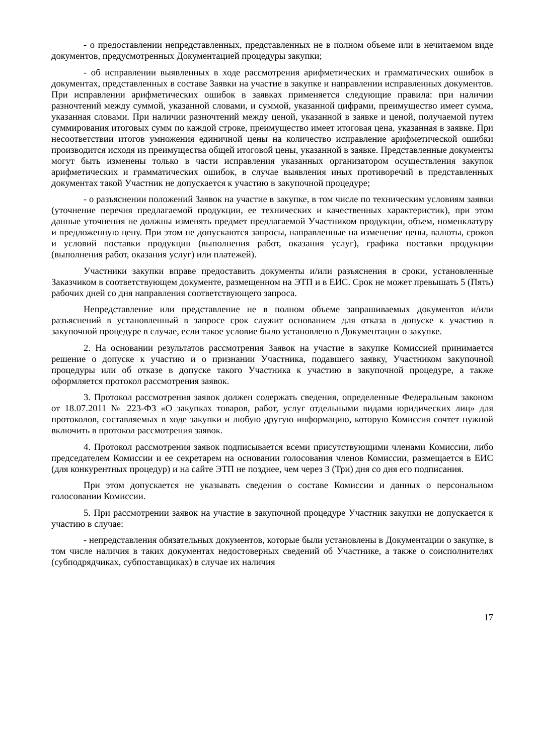- о предоставлении непредставленных, представленных не в полном объеме или в нечитаемом виде документов, предусмотренных Документацией процедуры закупки;
- об исправлении выявленных в ходе рассмотрения арифметических и грамматических ошибок в документах, представленных в составе Заявки на участие в закупке и направлении исправленных документов. При исправлении арифметических ошибок в заявках применяется следующие правила: при наличии разночтений между суммой, указанной словами, и суммой, указанной цифрами, преимущество имеет сумма, указанная словами. При наличии разночтений между ценой, указанной в заявке и ценой, получаемой путем суммирования итоговых сумм по каждой строке, преимущество имеет итоговая цена, указанная в заявке. При несоответствии итогов умножения единичной цены на количество исправление арифметической ошибки производится исходя из преимущества общей итоговой цены, указанной в заявке. Представленные документы могут быть изменены только в части исправления указанных организатором осуществления закупок арифметических и грамматических ошибок, в случае выявления иных противоречий в представленных документах такой Участник не допускается к участию в закупочной процедуре;
- о разъяснении положений Заявок на участие в закупке, в том числе по техническим условиям заявки (уточнение перечня предлагаемой продукции, ее технических и качественных характеристик), при этом данные уточнения не должны изменять предмет предлагаемой Участником продукции, объем, номенклатуру и предложенную цену. При этом не допускаются запросы, направленные на изменение цены, валюты, сроков и условий поставки продукции (выполнения работ, оказания услуг), графика поставки продукции (выполнения работ, оказания услуг) или платежей).
Участники закупки вправе предоставить документы и/или разъяснения в сроки, установленные Заказчиком в соответствующем документе, размещенном на ЭТП и в ЕИС. Срок не может превышать 5 (Пять) рабочих дней со дня направления соответствующего запроса.
Непредставление или представление не в полном объеме запрашиваемых документов и/или разъяснений в установленный в запросе срок служит основанием для отказа в допуске к участию в закупочной процедуре в случае, если такое условие было установлено в Документации о закупке.
2. На основании результатов рассмотрения Заявок на участие в закупке Комиссией принимается решение о допуске к участию и о признании Участника, подавшего заявку, Участником закупочной процедуры или об отказе в допуске такого Участника к участию в закупочной процедуре, а также оформляется протокол рассмотрения заявок.
3. Протокол рассмотрения заявок должен содержать сведения, определенные Федеральным законом от 18.07.2011 № 223-ФЗ «О закупках товаров, работ, услуг отдельными видами юридических лиц» для протоколов, составляемых в ходе закупки и любую другую информацию, которую Комиссия сочтет нужной включить в протокол рассмотрения заявок.
4. Протокол рассмотрения заявок подписывается всеми присутствующими членами Комиссии, либо председателем Комиссии и ее секретарем на основании голосования членов Комиссии, размещается в ЕИС (для конкурентных процедур) и на сайте ЭТП не позднее, чем через 3 (Три) дня со дня его подписания.
При этом допускается не указывать сведения о составе Комиссии и данных о персональном голосовании Комиссии.
5. При рассмотрении заявок на участие в закупочной процедуре Участник закупки не допускается к участию в случае:
- непредставления обязательных документов, которые были установлены в Документации о закупке, в том числе наличия в таких документах недостоверных сведений об Участнике, а также о соисполнителях (субподрядчиках, субпоставщиках) в случае их наличия
17